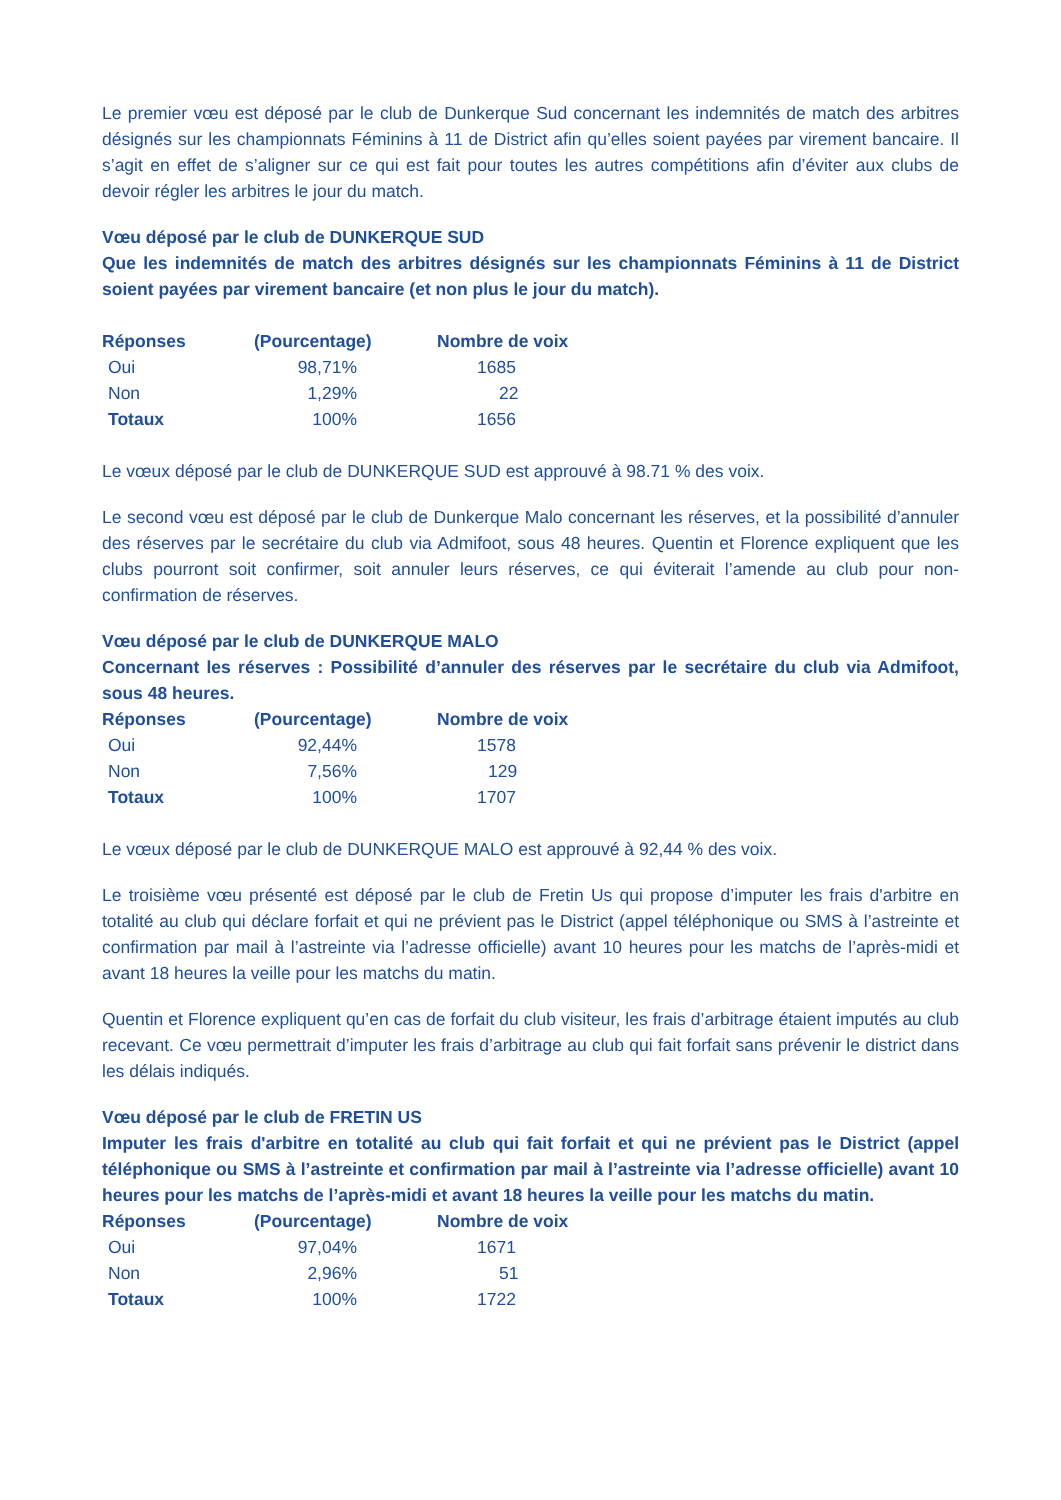Le premier vœu est déposé par le club de Dunkerque Sud concernant les indemnités de match des arbitres désignés sur les championnats Féminins à 11 de District afin qu’elles soient payées par virement bancaire. Il s’agit en effet de s’aligner sur ce qui est fait pour toutes les autres compétitions afin d’éviter aux clubs de devoir régler les arbitres le jour du match.
Vœu déposé par le club de DUNKERQUE SUD
Que les indemnités de match des arbitres désignés sur les championnats Féminins à 11 de District soient payées par virement bancaire (et non plus le jour du match).
| Réponses | (Pourcentage) | Nombre de voix |
| --- | --- | --- |
| Oui | 98,71% | 1685 |
| Non | 1,29% | 22 |
| Totaux | 100% | 1656 |
Le vœux déposé par le club de DUNKERQUE SUD est approuvé à 98.71 % des voix.
Le second vœu est déposé par le club de Dunkerque Malo concernant les réserves, et la possibilité d’annuler des réserves par le secrétaire du club via Admifoot, sous 48 heures. Quentin et Florence expliquent que les clubs pourront soit confirmer, soit annuler leurs réserves, ce qui éviterait l’amende au club pour non-confirmation de réserves.
Vœu déposé par le club de DUNKERQUE MALO
Concernant les réserves : Possibilité d’annuler des réserves par le secrétaire du club via Admifoot, sous 48 heures.
| Réponses | (Pourcentage) | Nombre de voix |
| --- | --- | --- |
| Oui | 92,44% | 1578 |
| Non | 7,56% | 129 |
| Totaux | 100% | 1707 |
Le vœux déposé par le club de DUNKERQUE MALO est approuvé à 92,44 % des voix.
Le troisième vœu présenté est déposé par le club de Fretin Us qui propose d’imputer les frais d'arbitre en totalité au club qui déclare forfait et qui ne prévient pas le District (appel téléphonique ou SMS à l’astreinte et confirmation par mail à l’astreinte via l’adresse officielle) avant 10 heures pour les matchs de l’après-midi et avant 18 heures la veille pour les matchs du matin.
Quentin et Florence expliquent qu’en cas de forfait du club visiteur, les frais d’arbitrage étaient imputés au club recevant. Ce vœu permettrait d’imputer les frais d’arbitrage au club qui fait forfait sans prévenir le district dans les délais indiqués.
Vœu déposé par le club de FRETIN US
Imputer les frais d'arbitre en totalité au club qui fait forfait et qui ne prévient pas le District (appel téléphonique ou SMS à l’astreinte et confirmation par mail à l’astreinte via l’adresse officielle) avant 10 heures pour les matchs de l’après-midi et avant 18 heures la veille pour les matchs du matin.
| Réponses | (Pourcentage) | Nombre de voix |
| --- | --- | --- |
| Oui | 97,04% | 1671 |
| Non | 2,96% | 51 |
| Totaux | 100% | 1722 |